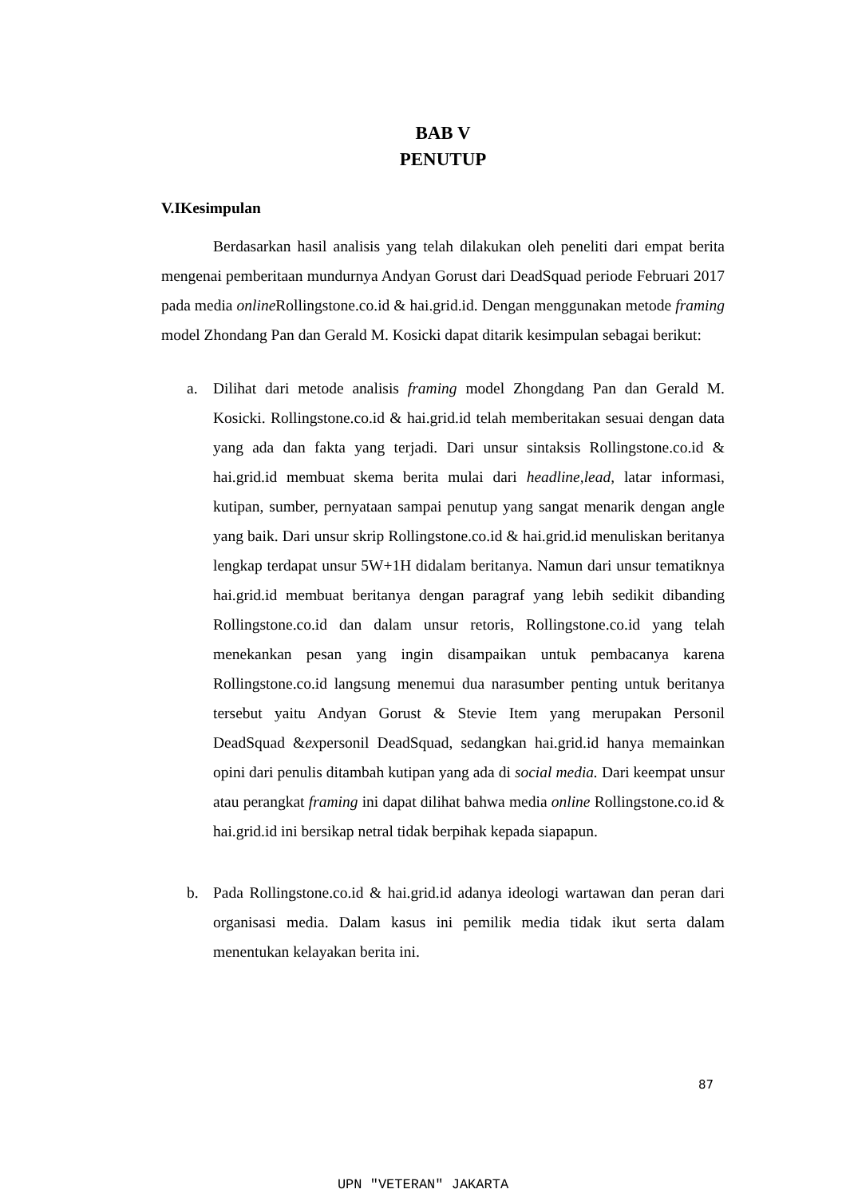BAB V
PENUTUP
V.IKesimpulan
Berdasarkan hasil analisis yang telah dilakukan oleh peneliti dari empat berita mengenai pemberitaan mundurnya Andyan Gorust dari DeadSquad periode Februari 2017 pada media online Rollingstone.co.id & hai.grid.id. Dengan menggunakan metode framing model Zhondang Pan dan Gerald M. Kosicki dapat ditarik kesimpulan sebagai berikut:
a. Dilihat dari metode analisis framing model Zhongdang Pan dan Gerald M. Kosicki. Rollingstone.co.id & hai.grid.id telah memberitakan sesuai dengan data yang ada dan fakta yang terjadi. Dari unsur sintaksis Rollingstone.co.id & hai.grid.id membuat skema berita mulai dari headline,lead, latar informasi, kutipan, sumber, pernyataan sampai penutup yang sangat menarik dengan angle yang baik. Dari unsur skrip Rollingstone.co.id & hai.grid.id menuliskan beritanya lengkap terdapat unsur 5W+1H didalam beritanya. Namun dari unsur tematiknya hai.grid.id membuat beritanya dengan paragraf yang lebih sedikit dibanding Rollingstone.co.id dan dalam unsur retoris, Rollingstone.co.id yang telah menekankan pesan yang ingin disampaikan untuk pembacanya karena Rollingstone.co.id langsung menemui dua narasumber penting untuk beritanya tersebut yaitu Andyan Gorust & Stevie Item yang merupakan Personil DeadSquad &expersonil DeadSquad, sedangkan hai.grid.id hanya memainkan opini dari penulis ditambah kutipan yang ada di social media. Dari keempat unsur atau perangkat framing ini dapat dilihat bahwa media online Rollingstone.co.id & hai.grid.id ini bersikap netral tidak berpihak kepada siapapun.
b. Pada Rollingstone.co.id & hai.grid.id adanya ideologi wartawan dan peran dari organisasi media. Dalam kasus ini pemilik media tidak ikut serta dalam menentukan kelayakan berita ini.
87
UPN "VETERAN" JAKARTA